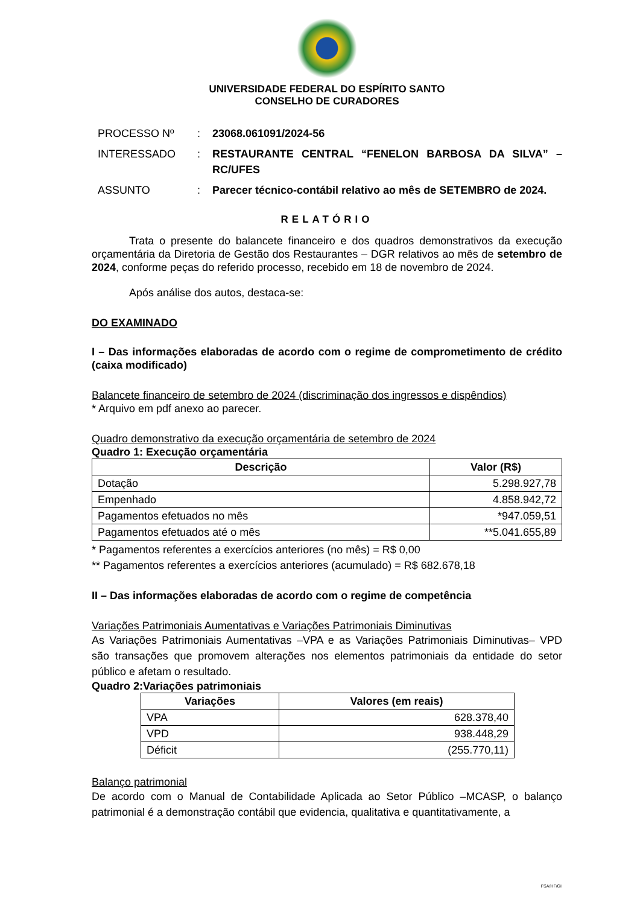UNIVERSIDADE FEDERAL DO ESPÍRITO SANTO
CONSELHO DE CURADORES
| PROCESSO Nº | : | 23068.061091/2024-56 |
| INTERESSADO | : | RESTAURANTE CENTRAL “FENELON BARBOSA DA SILVA” – RC/UFES |
| ASSUNTO | : | Parecer técnico-contábil relativo ao mês de SETEMBRO de 2024. |
RELATÓRIO
Trata o presente do balancete financeiro e dos quadros demonstrativos da execução orçamentária da Diretoria de Gestão dos Restaurantes – DGR relativos ao mês de setembro de 2024, conforme peças do referido processo, recebido em 18 de novembro de 2024.
Após análise dos autos, destaca-se:
DO EXAMINADO
I – Das informações elaboradas de acordo com o regime de comprometimento de crédito (caixa modificado)
Balancete financeiro de setembro de 2024 (discriminação dos ingressos e dispêndios)
* Arquivo em pdf anexo ao parecer.
Quadro demonstrativo da execução orçamentária de setembro de 2024
Quadro 1: Execução orçamentária
| Descrição | Valor (R$) |
| --- | --- |
| Dotação | 5.298.927,78 |
| Empenhado | 4.858.942,72 |
| Pagamentos efetuados no mês | *947.059,51 |
| Pagamentos efetuados até o mês | **5.041.655,89 |
* Pagamentos referentes a exercícios anteriores (no mês) = R$ 0,00
** Pagamentos referentes a exercícios anteriores (acumulado) = R$ 682.678,18
II – Das informações elaboradas de acordo com o regime de competência
Variações Patrimoniais Aumentativas e Variações Patrimoniais Diminutivas
As Variações Patrimoniais Aumentativas –VPA e as Variações Patrimoniais Diminutivas– VPD são transações que promovem alterações nos elementos patrimoniais da entidade do setor público e afetam o resultado.
Quadro 2:Variações patrimoniais
| Variações | Valores (em reais) |
| --- | --- |
| VPA | 628.378,40 |
| VPD | 938.448,29 |
| Déficit | (255.770,11) |
Balanço patrimonial
De acordo com o Manual de Contabilidade Aplicada ao Setor Público –MCASP, o balanço patrimonial é a demonstração contábil que evidencia, qualitativa e quantitativamente, a
FSA/HF/GI